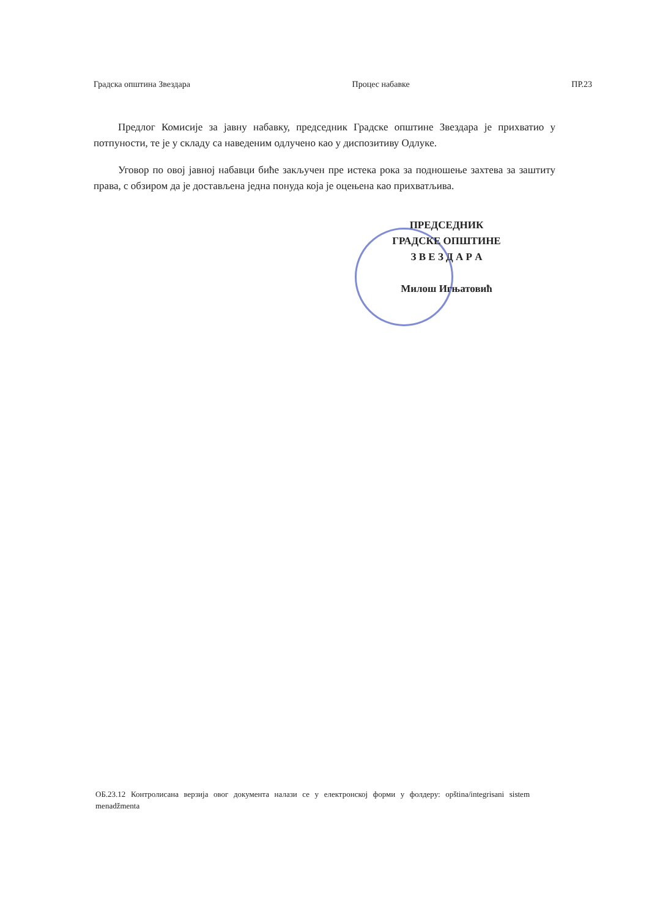Градска општина Звездара Процес набавке ПР.23
Предлог Комисије за јавну набавку, председник Градске општине Звездара је прихватио у потпуности, те је у складу са наведеним одлучено као у диспозитиву Одлуке.
Уговор по овој јавној набавци биће закључен пре истека рока за подношење захтева за заштиту права, с обзиром да је достављена једна понуда која је оцењена као прихватљива.
ПРЕДСЕДНИК
ГРАДСКЕ ОПШТИНЕ
З В Е З Д А Р А
Милош Игњатовић
ОБ.23.12 Контролисана верзија овог документа налази се у електронској форми у фолдеру: opština/integrisani sistem menadžmenta